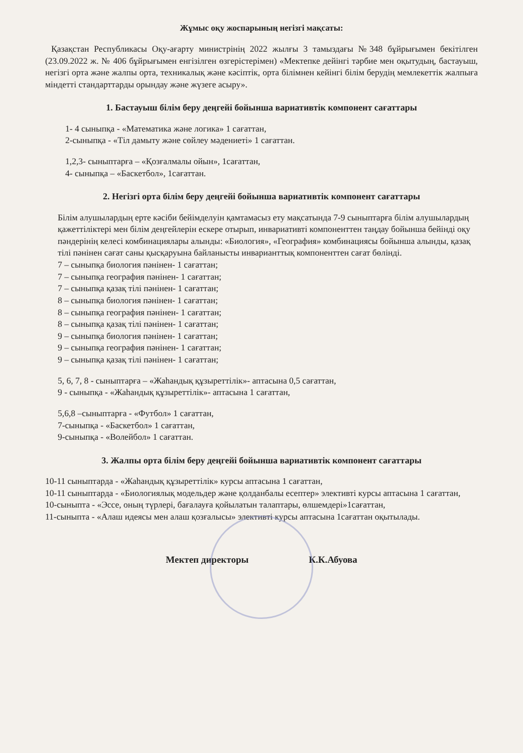Жұмыс оқу жоспарының негізгі мақсаты:
Қазақстан Республикасы Оқу-ағарту министрінің 2022 жылғы 3 тамыздағы №348 бұйрығымен бекітілген (23.09.2022 ж. № 406 бұйрығымен енгізілген өзгерістерімен) «Мектепке дейінгі тәрбие мен оқытудың, бастауыш, негізгі орта және жалпы орта, техникалық және кәсіптік, орта білімнен кейінгі білім берудің мемлекеттік жалпыға міндетті стандарттарды орындау және жүзеге асыру».
1. Бастауыш білім беру деңгейі бойынша вариативтік компонент сағаттары
1- 4 сыныпқа - «Математика және логика» 1 сағаттан,
2-сыныпқа - «Тіл дамыту және сөйлеу мәдениеті» 1 сағаттан.
1,2,3- сыныптарға – «Қозғалмалы ойын», 1сағаттан,
4- сыныпқа – «Баскетбол», 1сағаттан.
2. Негізгі орта білім беру деңгейі бойынша вариативтік компонент сағаттары
Білім алушылардың ерте кәсіби бейімделуін қамтамасыз ету мақсатында 7-9 сыныптарға білім алушылардың қажеттіліктері мен білім деңгейлерін ескере отырып, инвариативті компоненттен таңдау бойынша бейінді оқу пәндерінің келесі комбинациялары алынды: «Биология», «География» комбинациясы бойынша алынды, қазақ тілі пәнінен сағат саны қысқаруына байланысты инварианттық компоненттен сағат бөлінді.
7 – сыныпқа биология пәнінен- 1 сағаттан;
7 – сыныпқа география пәнінен- 1 сағаттан;
7 – сыныпқа қазақ тілі пәнінен- 1 сағаттан;
8 – сыныпқа биология пәнінен- 1 сағаттан;
8 – сыныпқа география пәнінен- 1 сағаттан;
8 – сыныпқа қазақ тілі пәнінен- 1 сағаттан;
9 – сыныпқа биология пәнінен- 1 сағаттан;
9 – сыныпқа география пәнінен- 1 сағаттан;
9 – сыныпқа қазақ тілі пәнінен- 1 сағаттан;
5, 6, 7, 8 - сыныптарға – «Жаһандық құзыреттілік»- аптасына 0,5 сағаттан,
9 - сыныпқа - «Жаһандық құзыреттілік»- аптасына 1 сағаттан,
5,6,8 –сыныптарға - «Футбол» 1 сағаттан,
7-сыныпқа - «Баскетбол» 1 сағаттан,
9-сыныпқа - «Волейбол» 1 сағаттан.
3. Жалпы орта білім беру деңгейі бойынша вариативтік компонент сағаттары
10-11 сыныптарда - «Жаһандық құзыреттілік» курсы аптасына 1 сағаттан,
10-11 сыныптарда - «Биологиялық модельдер және қолданбалы есептер» элективті курсы аптасына 1 сағаттан,
10-сыныпта - «Эссе, оның түрлері, бағалауға қойылатын талаптары, өлшемдері»1сағаттан,
11-сыныпта - «Алаш идеясы мен алаш қозғалысы» элективті курсы аптасына 1сағаттан оқытылады.
Мектеп директоры К.К.Абуова